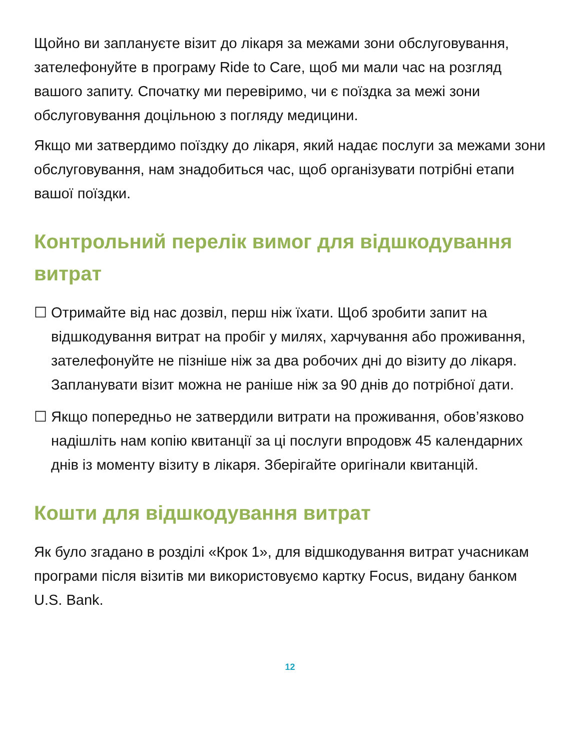Щойно ви заплануєте візит до лікаря за межами зони обслуговування, зателефонуйте в програму Ride to Care, щоб ми мали час на розгляд вашого запиту. Спочатку ми перевіримо, чи є поїздка за межі зони обслуговування доцільною з погляду медицини.
Якщо ми затвердимо поїздку до лікаря, який надає послуги за межами зони обслуговування, нам знадобиться час, щоб організувати потрібні етапи вашої поїздки.
Контрольний перелік вимог для відшкодування витрат
☐ Отримайте від нас дозвіл, перш ніж їхати. Щоб зробити запит на відшкодування витрат на пробіг у милях, харчування або проживання, зателефонуйте не пізніше ніж за два робочих дні до візиту до лікаря. Запланувати візит можна не раніше ніж за 90 днів до потрібної дати.
☐ Якщо попередньо не затвердили витрати на проживання, обов’язково надішліть нам копію квитанції за ці послуги впродовж 45 календарних днів із моменту візиту в лікаря. Зберігайте оригінали квитанцій.
Кошти для відшкодування витрат
Як було згадано в розділі «Крок 1», для відшкодування витрат учасникам програми після візитів ми використовуємо картку Focus, видану банком U.S. Bank.
12